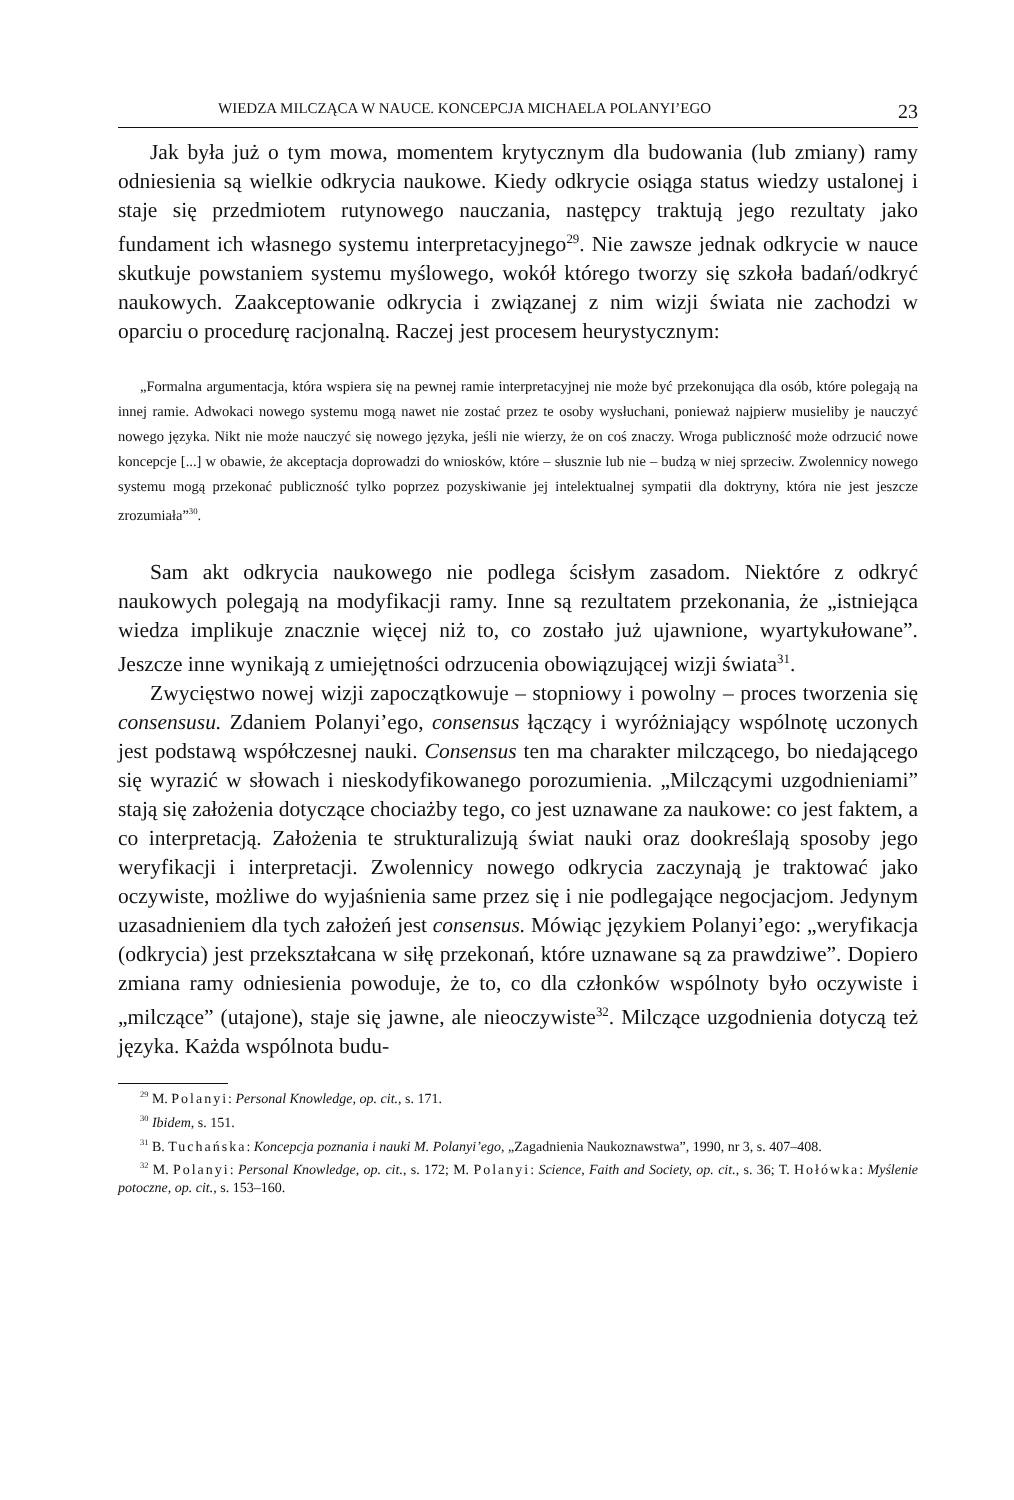WIEDZA MILCZĄCA W NAUCE. KONCEPCJA MICHAELA POLANYI’EGO 23
Jak była już o tym mowa, momentem krytycznym dla budowania (lub zmiany) ramy odniesienia są wielkie odkrycia naukowe. Kiedy odkrycie osiąga status wiedzy ustalonej i staje się przedmiotem rutynowego nauczania, następcy traktują jego rezultaty jako fundament ich własnego systemu interpretacyjnego<sup>29</sup>. Nie zawsze jednak odkrycie w nauce skutkuje powstaniem systemu myślowego, wokół którego tworzy się szkoła badań/odkryć naukowych. Zaakceptowanie odkrycia i związanej z nim wizji świata nie zachodzi w oparciu o procedurę racjonalną. Raczej jest procesem heurystycznym:
„Formalna argumentacja, która wspiera się na pewnej ramie interpretacyjnej nie może być przekonująca dla osób, które polegają na innej ramie. Adwokaci nowego systemu mogą nawet nie zostać przez te osoby wysłuchani, ponieważ najpierw musieliby je nauczyć nowego języka. Nikt nie może nauczyć się nowego języka, jeśli nie wierzy, że on coś znaczy. Wroga publiczność może odrzucić nowe koncepcje [...] w obawie, że akceptacja doprowadzi do wniosków, które – słusznie lub nie – budzą w niej sprzeciw. Zwolennicy nowego systemu mogą przekonać publiczność tylko poprzez pozyskiwanie jej intelektualnej sympatii dla doktryny, która nie jest jeszcze zrozumiała”<sup>30</sup>.
Sam akt odkrycia naukowego nie podlega ścisłym zasadom. Niektóre z odkryć naukowych polegają na modyfikacji ramy. Inne są rezultatem przekonania, że „istniejąca wiedza implikuje znacznie więcej niż to, co zostało już ujawnione, wyartykułowane”. Jeszcze inne wynikają z umiejętności odrzucenia obowiązującej wizji świata<sup>31</sup>.
Zwycięstwo nowej wizji zapoczątkowuje – stopniowy i powolny – proces tworzenia się consensusu. Zdaniem Polanyi’ego, consensus łączący i wyróżniający wspólnotę uczonych jest podstawą współczesnej nauki. Consensus ten ma charakter milczącego, bo niedającego się wyrazić w słowach i nieskodyfikowanego porozumienia. „Milczącymi uzgodnieniami” stają się założenia dotyczące chociażby tego, co jest uznawane za naukowe: co jest faktem, a co interpretacją. Założenia te strukturalizują świat nauki oraz dookreślają sposoby jego weryfikacji i interpretacji. Zwolennicy nowego odkrycia zaczynają je traktować jako oczywiste, możliwe do wyjaśnienia same przez się i nie podlegające negocjacjom. Jedynym uzasadnieniem dla tych założeń jest consensus. Mówiąc językiem Polanyi’ego: „weryfikacja (odkrycia) jest przekształcana w siłę przekonań, które uznawane są za prawdziwe”. Dopiero zmiana ramy odniesienia powoduje, że to, co dla członków wspólnoty było oczywiste i „milczące” (utajone), staje się jawne, ale nieoczywiste<sup>32</sup>. Milczące uzgodnienia dotyczą też języka. Każda wspólnota budu-
<sup>29</sup> M. Polanyi: Personal Knowledge, op. cit., s. 171.
<sup>30</sup> Ibidem, s. 151.
<sup>31</sup> B. Tuchańska: Koncepcja poznania i nauki M. Polanyi’ego, „Zagadnienia Naukoznawstwa”, 1990, nr 3, s. 407–408.
<sup>32</sup> M. Polanyi: Personal Knowledge, op. cit., s. 172; M. Polanyi: Science, Faith and Society, op. cit., s. 36; T. Hołówka: Myślenie potoczne, op. cit., s. 153–160.